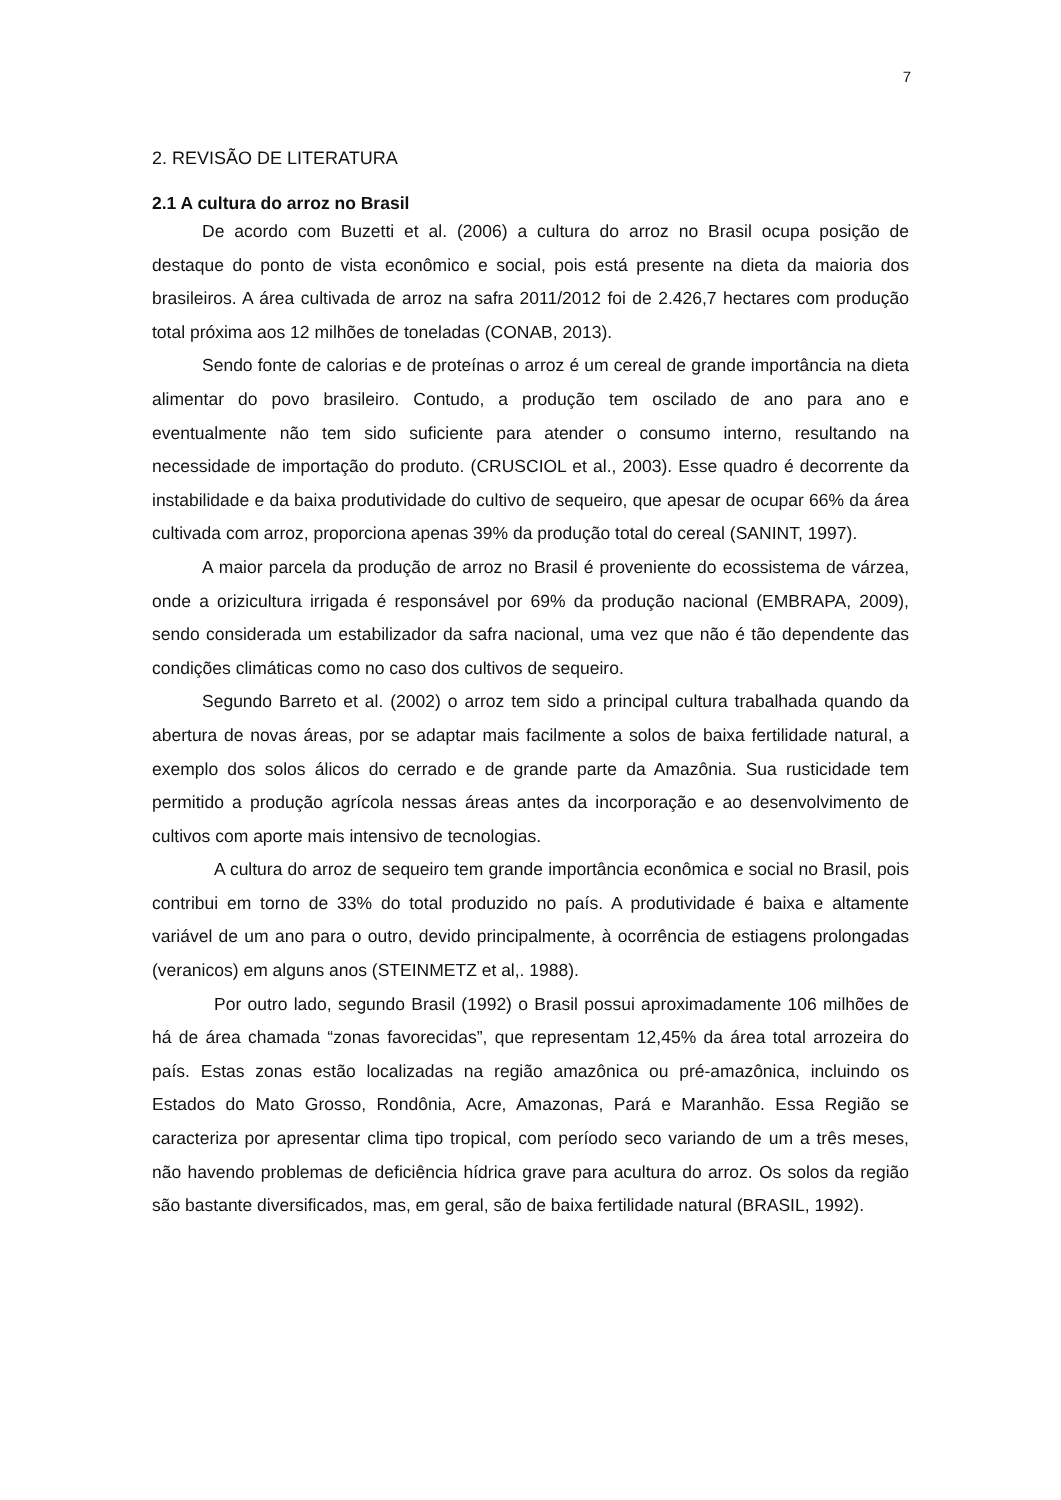7
2. REVISÃO DE LITERATURA
2.1 A cultura do arroz no Brasil
De acordo com Buzetti et al. (2006) a cultura do arroz no Brasil ocupa posição de destaque do ponto de vista econômico e social, pois está presente na dieta da maioria dos brasileiros. A área cultivada de arroz na safra 2011/2012 foi de 2.426,7 hectares com produção total próxima aos 12 milhões de toneladas (CONAB, 2013).
Sendo fonte de calorias e de proteínas o arroz é um cereal de grande importância na dieta alimentar do povo brasileiro. Contudo, a produção tem oscilado de ano para ano e eventualmente não tem sido suficiente para atender o consumo interno, resultando na necessidade de importação do produto. (CRUSCIOL et al., 2003). Esse quadro é decorrente da instabilidade e da baixa produtividade do cultivo de sequeiro, que apesar de ocupar 66% da área cultivada com arroz, proporciona apenas 39% da produção total do cereal (SANINT, 1997).
A maior parcela da produção de arroz no Brasil é proveniente do ecossistema de várzea, onde a orizicultura irrigada é responsável por 69% da produção nacional (EMBRAPA, 2009), sendo considerada um estabilizador da safra nacional, uma vez que não é tão dependente das condições climáticas como no caso dos cultivos de sequeiro.
Segundo Barreto et al. (2002) o arroz tem sido a principal cultura trabalhada quando da abertura de novas áreas, por se adaptar mais facilmente a solos de baixa fertilidade natural, a exemplo dos solos álicos do cerrado e de grande parte da Amazônia. Sua rusticidade tem permitido a produção agrícola nessas áreas antes da incorporação e ao desenvolvimento de cultivos com aporte mais intensivo de tecnologias.
A cultura do arroz de sequeiro tem grande importância econômica e social no Brasil, pois contribui em torno de 33% do total produzido no país. A produtividade é baixa e altamente variável de um ano para o outro, devido principalmente, à ocorrência de estiagens prolongadas (veranicos) em alguns anos (STEINMETZ et al,. 1988).
Por outro lado, segundo Brasil (1992) o Brasil possui aproximadamente 106 milhões de há de área chamada “zonas favorecidas”, que representam 12,45% da área total arrozeira do país. Estas zonas estão localizadas na região amazônica ou pré-amazônica, incluindo os Estados do Mato Grosso, Rondônia, Acre, Amazonas, Pará e Maranhão. Essa Região se caracteriza por apresentar clima tipo tropical, com período seco variando de um a três meses, não havendo problemas de deficiência hídrica grave para acultura do arroz. Os solos da região são bastante diversificados, mas, em geral, são de baixa fertilidade natural (BRASIL, 1992).